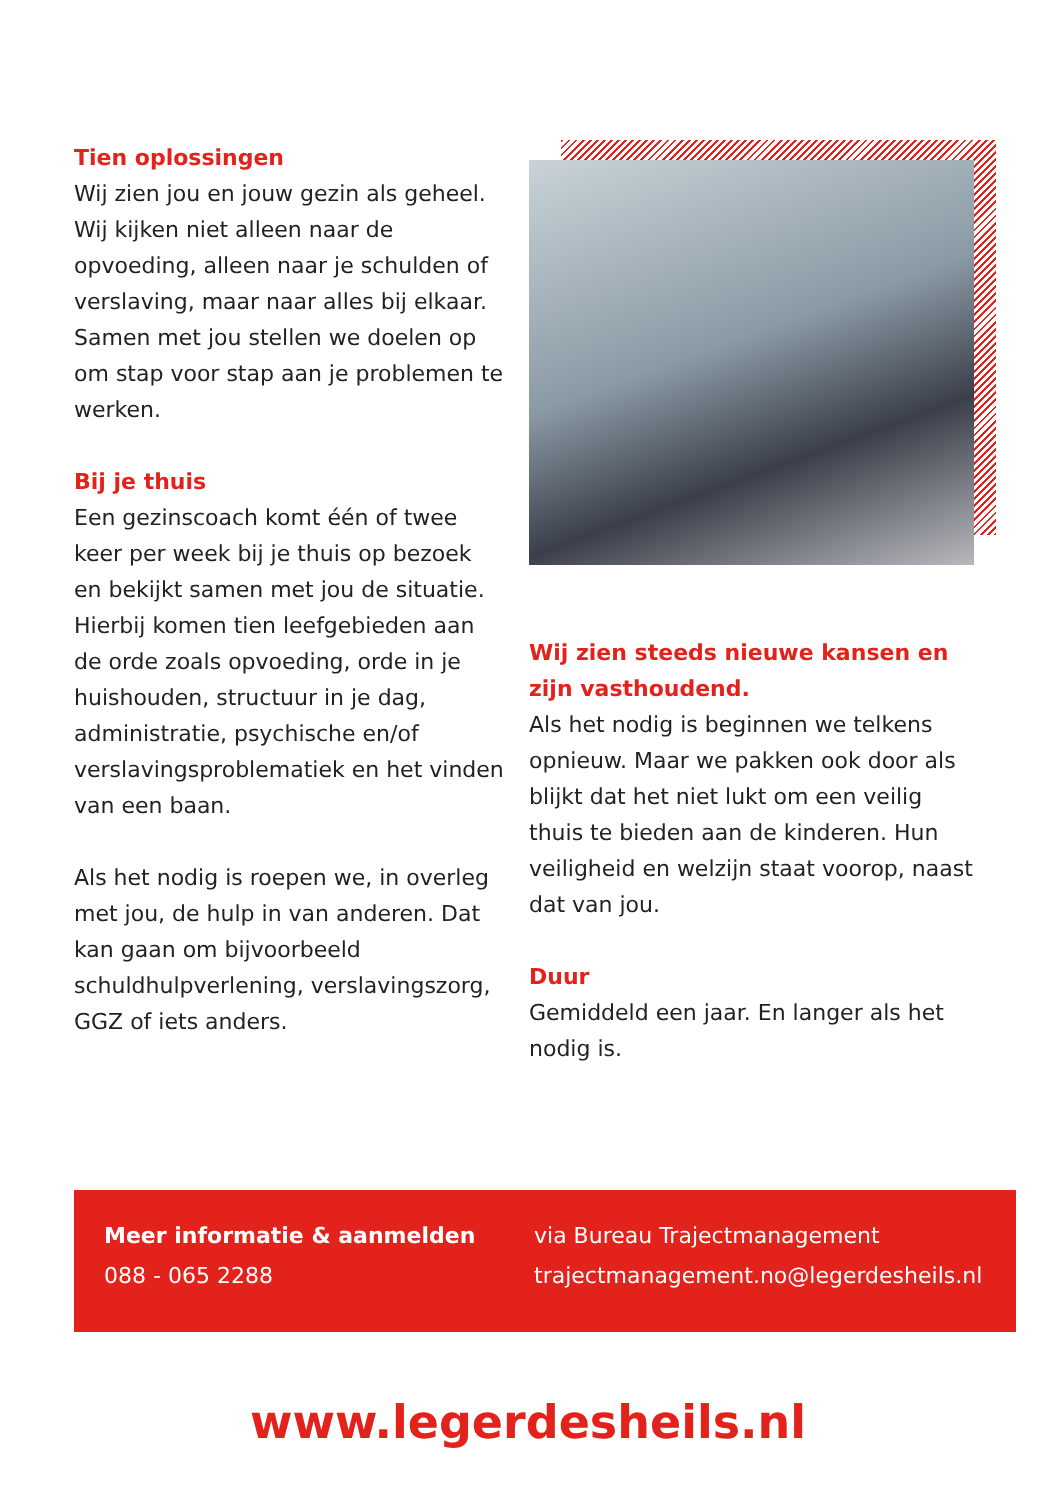Tien oplossingen
Wij zien jou en jouw gezin als geheel. Wij kijken niet alleen naar de opvoeding, alleen naar je schulden of verslaving, maar naar alles bij elkaar. Samen met jou stellen we doelen op om stap voor stap aan je problemen te werken.
Bij je thuis
Een gezinscoach komt één of twee keer per week bij je thuis op bezoek en bekijkt samen met jou de situatie. Hierbij komen tien leefgebieden aan de orde zoals opvoeding, orde in je huishouden, structuur in je dag, administratie, psychische en/of verslavingsproblematiek en het vinden van een baan.
Als het nodig is roepen we, in overleg met jou, de hulp in van anderen. Dat kan gaan om bijvoorbeeld schuldhulpverlening, verslavingszorg, GGZ of iets anders.
Wij zien steeds nieuwe kansen en zijn vasthoudend.
Als het nodig is beginnen we telkens opnieuw. Maar we pakken ook door als blijkt dat het niet lukt om een veilig thuis te bieden aan de kinderen. Hun veiligheid en welzijn staat voorop, naast dat van jou.
Duur
Gemiddeld een jaar. En langer als het nodig is.
Meer informatie & aanmelden
088 - 065 2288
via Bureau Trajectmanagement
trajectmanagement.no@legerdesheils.nl
www.legerdesheils.nl